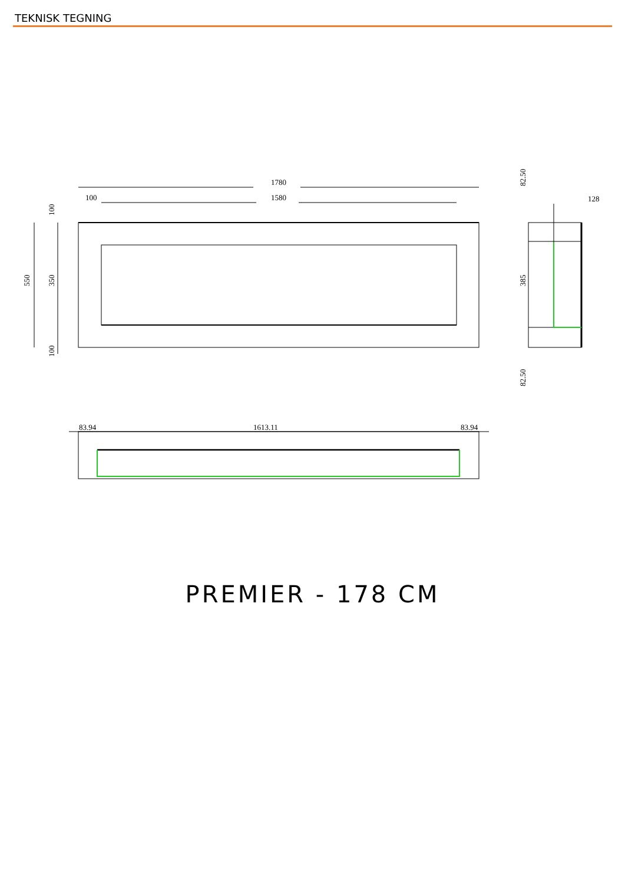TEKNISK TEGNING
1780
1580
100
550
350
100
100
82.50
385
82.50
128
83.94
1613.11
83.94
PREMIER - 178 CM